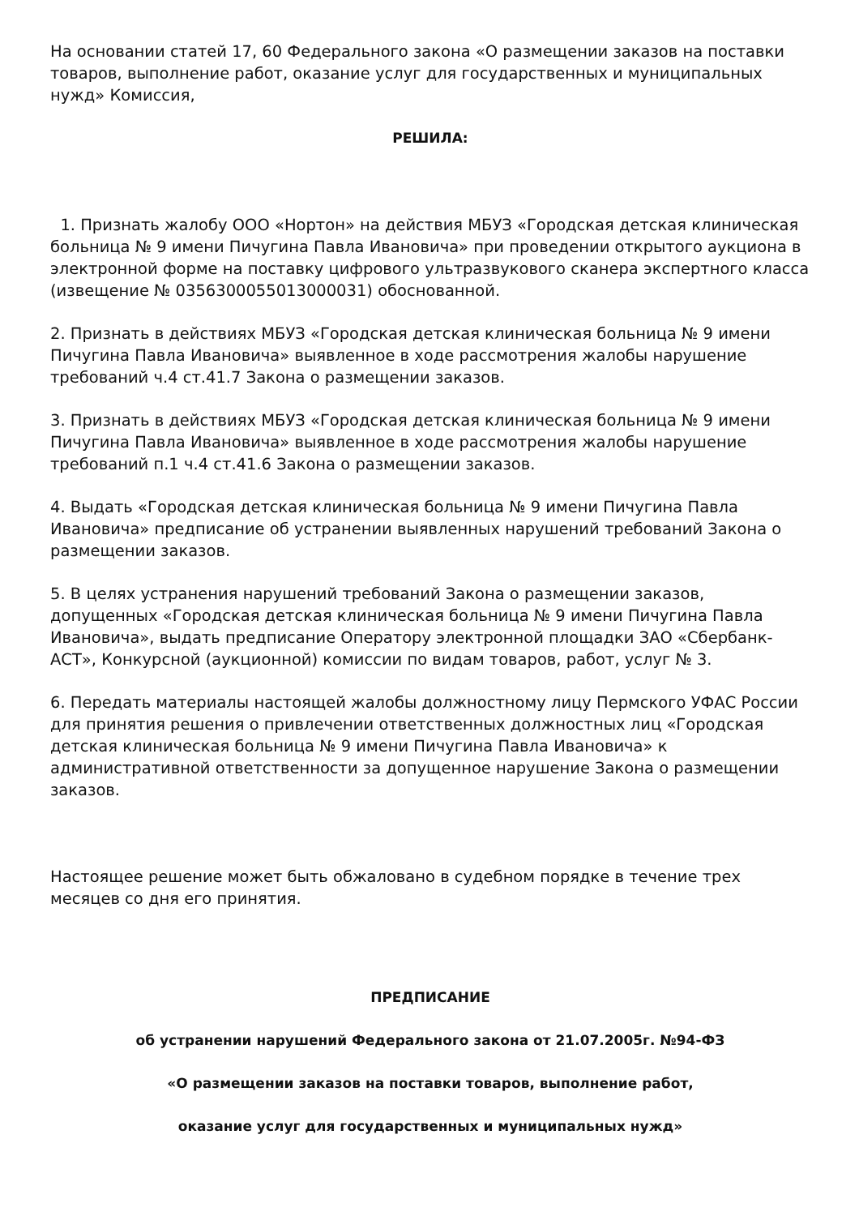На основании статей 17, 60 Федерального закона «О размещении заказов на поставки товаров, выполнение работ, оказание услуг для государственных и муниципальных нужд» Комиссия,
РЕШИЛА:
1. Признать жалобу ООО «Нортон» на действия МБУЗ «Городская детская клиническая больница № 9 имени Пичугина Павла Ивановича» при проведении открытого аукциона в электронной форме на поставку цифрового ультразвукового сканера экспертного класса (извещение № 0356300055013000031) обоснованной.
2. Признать в действиях МБУЗ «Городская детская клиническая больница № 9 имени Пичугина Павла Ивановича» выявленное в ходе рассмотрения жалобы нарушение требований ч.4 ст.41.7 Закона о размещении заказов.
3. Признать в действиях МБУЗ «Городская детская клиническая больница № 9 имени Пичугина Павла Ивановича» выявленное в ходе рассмотрения жалобы нарушение требований п.1 ч.4 ст.41.6 Закона о размещении заказов.
4. Выдать «Городская детская клиническая больница № 9 имени Пичугина Павла Ивановича» предписание об устранении выявленных нарушений требований Закона о размещении заказов.
5. В целях устранения нарушений требований Закона о размещении заказов, допущенных «Городская детская клиническая больница № 9 имени Пичугина Павла Ивановича», выдать предписание Оператору электронной площадки ЗАО «Сбербанк-АСТ», Конкурсной (аукционной) комиссии по видам товаров, работ, услуг № 3.
6. Передать материалы настоящей жалобы должностному лицу Пермского УФАС России для принятия решения о привлечении ответственных должностных лиц «Городская детская клиническая больница № 9 имени Пичугина Павла Ивановича» к административной ответственности за допущенное нарушение Закона о размещении заказов.
Настоящее решение может быть обжаловано в судебном порядке в течение трех месяцев со дня его принятия.
ПРЕДПИСАНИЕ
об устранении нарушений Федерального закона от 21.07.2005г. №94-ФЗ
«О размещении заказов на поставки товаров, выполнение работ,
оказание услуг для государственных и муниципальных нужд»